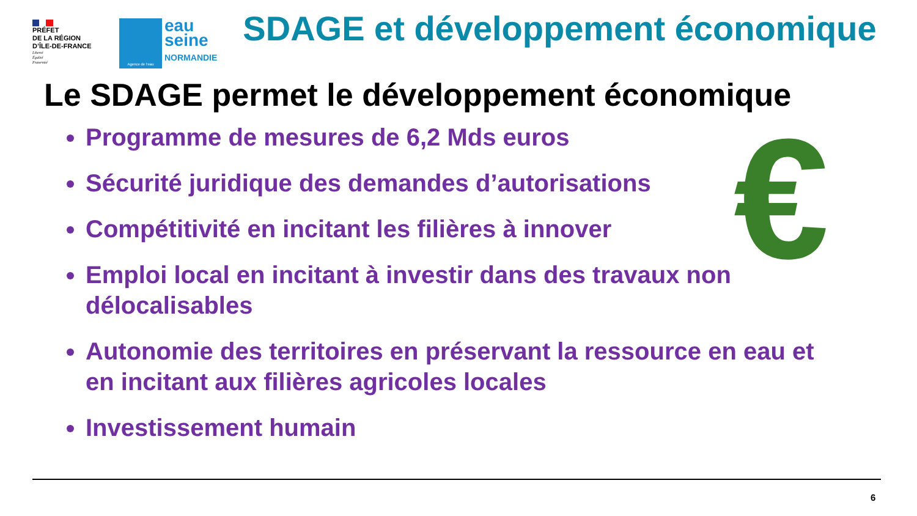PRÉFET
DE LA RÉGION
D’ÎLE-DE-FRANCE
Liberté
Égalité
Fraternité
Agence de l’eau
eau
seine
NORMANDIE
SDAGE et développement économique
Le SDAGE permet le développement économique
€
Programme de mesures de 6,2 Mds euros
Sécurité juridique des demandes d’autorisations
Compétitivité en incitant les filières à innover
Emploi local en incitant à investir dans des travaux non délocalisables
Autonomie des territoires en préservant la ressource en eau et en incitant aux filières agricoles locales
Investissement humain
6